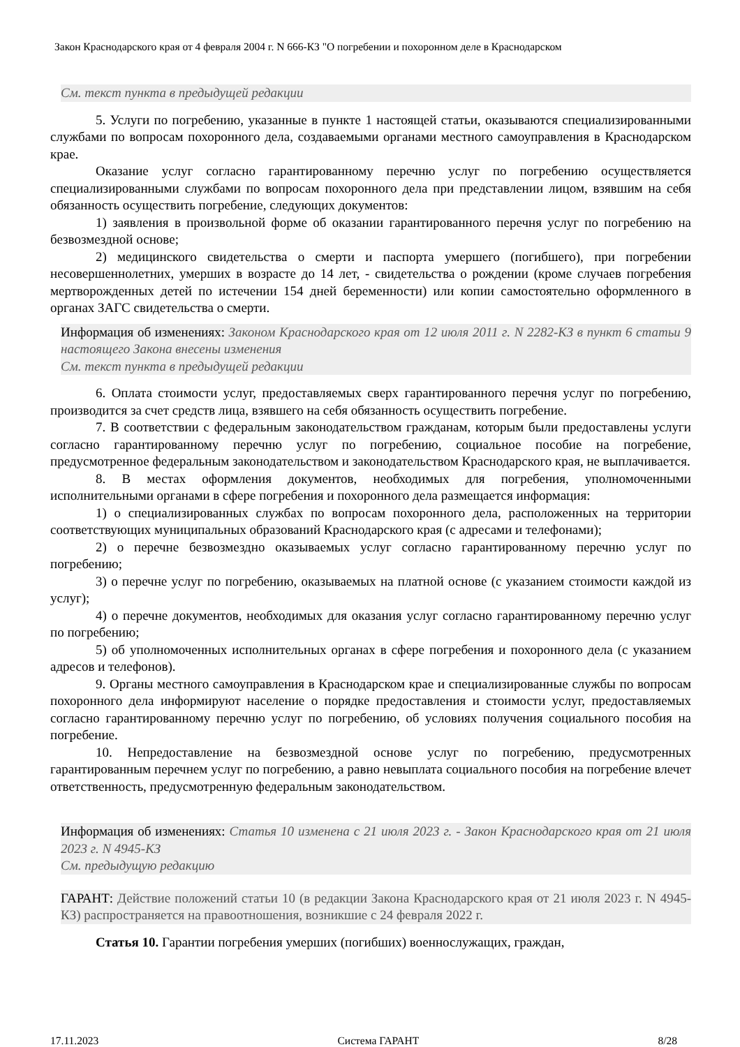Закон Краснодарского края от 4 февраля 2004 г. N 666-КЗ "О погребении и похоронном деле в Краснодарском
См. текст пункта в предыдущей редакции
5. Услуги по погребению, указанные в пункте 1 настоящей статьи, оказываются специализированными службами по вопросам похоронного дела, создаваемыми органами местного самоуправления в Краснодарском крае.
Оказание услуг согласно гарантированному перечню услуг по погребению осуществляется специализированными службами по вопросам похоронного дела при представлении лицом, взявшим на себя обязанность осуществить погребение, следующих документов:
1) заявления в произвольной форме об оказании гарантированного перечня услуг по погребению на безвозмездной основе;
2) медицинского свидетельства о смерти и паспорта умершего (погибшего), при погребении несовершеннолетних, умерших в возрасте до 14 лет, - свидетельства о рождении (кроме случаев погребения мертворожденных детей по истечении 154 дней беременности) или копии самостоятельно оформленного в органах ЗАГС свидетельства о смерти.
Информация об изменениях: Законом Краснодарского края от 12 июля 2011 г. N 2282-КЗ в пункт 6 статьи 9 настоящего Закона внесены изменения
См. текст пункта в предыдущей редакции
6. Оплата стоимости услуг, предоставляемых сверх гарантированного перечня услуг по погребению, производится за счет средств лица, взявшего на себя обязанность осуществить погребение.
7. В соответствии с федеральным законодательством гражданам, которым были предоставлены услуги согласно гарантированному перечню услуг по погребению, социальное пособие на погребение, предусмотренное федеральным законодательством и законодательством Краснодарского края, не выплачивается.
8. В местах оформления документов, необходимых для погребения, уполномоченными исполнительными органами в сфере погребения и похоронного дела размещается информация:
1) о специализированных службах по вопросам похоронного дела, расположенных на территории соответствующих муниципальных образований Краснодарского края (с адресами и телефонами);
2) о перечне безвозмездно оказываемых услуг согласно гарантированному перечню услуг по погребению;
3) о перечне услуг по погребению, оказываемых на платной основе (с указанием стоимости каждой из услуг);
4) о перечне документов, необходимых для оказания услуг согласно гарантированному перечню услуг по погребению;
5) об уполномоченных исполнительных органах в сфере погребения и похоронного дела (с указанием адресов и телефонов).
9. Органы местного самоуправления в Краснодарском крае и специализированные службы по вопросам похоронного дела информируют население о порядке предоставления и стоимости услуг, предоставляемых согласно гарантированному перечню услуг по погребению, об условиях получения социального пособия на погребение.
10. Непредоставление на безвозмездной основе услуг по погребению, предусмотренных гарантированным перечнем услуг по погребению, а равно невыплата социального пособия на погребение влечет ответственность, предусмотренную федеральным законодательством.
Информация об изменениях: Статья 10 изменена с 21 июля 2023 г. - Закон Краснодарского края от 21 июля 2023 г. N 4945-КЗ
См. предыдущую редакцию
ГАРАНТ: Действие положений статьи 10 (в редакции Закона Краснодарского края от 21 июля 2023 г. N 4945-КЗ) распространяется на правоотношения, возникшие с 24 февраля 2022 г.
Статья 10. Гарантии погребения умерших (погибших) военнослужащих, граждан,
17.11.2023 Система ГАРАНТ 8/28